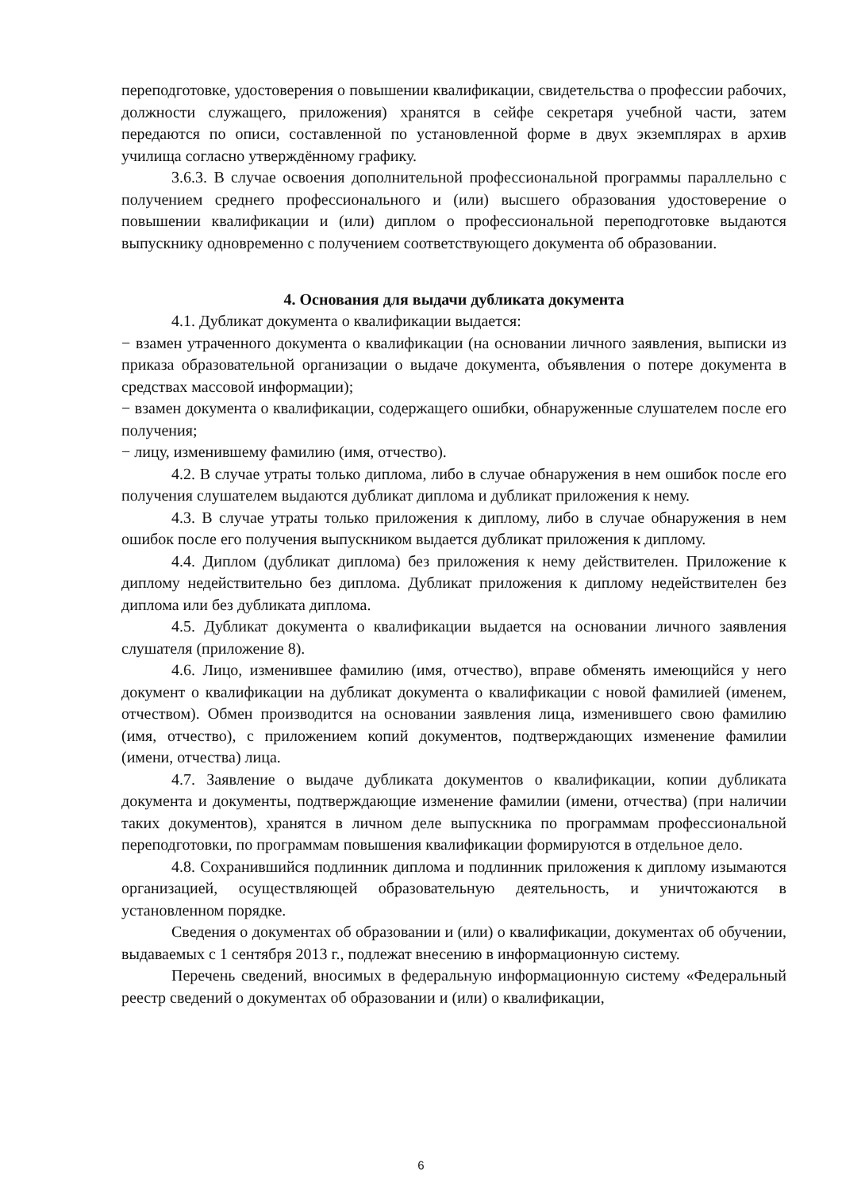переподготовке, удостоверения о повышении квалификации, свидетельства о профессии рабочих, должности служащего, приложения) хранятся в сейфе секретаря учебной части, затем передаются по описи, составленной по установленной форме в двух экземплярах в архив училища согласно утверждённому графику.
3.6.3. В случае освоения дополнительной профессиональной программы параллельно с получением среднего профессионального и (или) высшего образования удостоверение о повышении квалификации и (или) диплом о профессиональной переподготовке выдаются выпускнику одновременно с получением соответствующего документа об образовании.
4. Основания для выдачи дубликата документа
4.1. Дубликат документа о квалификации выдается:
− взамен утраченного документа о квалификации (на основании личного заявления, выписки из приказа образовательной организации о выдаче документа, объявления о потере документа в средствах массовой информации);
− взамен документа о квалификации, содержащего ошибки, обнаруженные слушателем после его получения;
− лицу, изменившему фамилию (имя, отчество).
4.2. В случае утраты только диплома, либо в случае обнаружения в нем ошибок после его получения слушателем выдаются дубликат диплома и дубликат приложения к нему.
4.3. В случае утраты только приложения к диплому, либо в случае обнаружения в нем ошибок после его получения выпускником выдается дубликат приложения к диплому.
4.4. Диплом (дубликат диплома) без приложения к нему действителен. Приложение к диплому недействительно без диплома. Дубликат приложения к диплому недействителен без диплома или без дубликата диплома.
4.5. Дубликат документа о квалификации выдается на основании личного заявления слушателя (приложение 8).
4.6. Лицо, изменившее фамилию (имя, отчество), вправе обменять имеющийся у него документ о квалификации на дубликат документа о квалификации с новой фамилией (именем, отчеством). Обмен производится на основании заявления лица, изменившего свою фамилию (имя, отчество), с приложением копий документов, подтверждающих изменение фамилии (имени, отчества) лица.
4.7. Заявление о выдаче дубликата документов о квалификации, копии дубликата документа и документы, подтверждающие изменение фамилии (имени, отчества) (при наличии таких документов), хранятся в личном деле выпускника по программам профессиональной переподготовки, по программам повышения квалификации формируются в отдельное дело.
4.8. Сохранившийся подлинник диплома и подлинник приложения к диплому изымаются организацией, осуществляющей образовательную деятельность, и уничтожаются в установленном порядке.
Сведения о документах об образовании и (или) о квалификации, документах об обучении, выдаваемых с 1 сентября 2013 г., подлежат внесению в информационную систему.
Перечень сведений, вносимых в федеральную информационную систему «Федеральный реестр сведений о документах об образовании и (или) о квалификации,
6